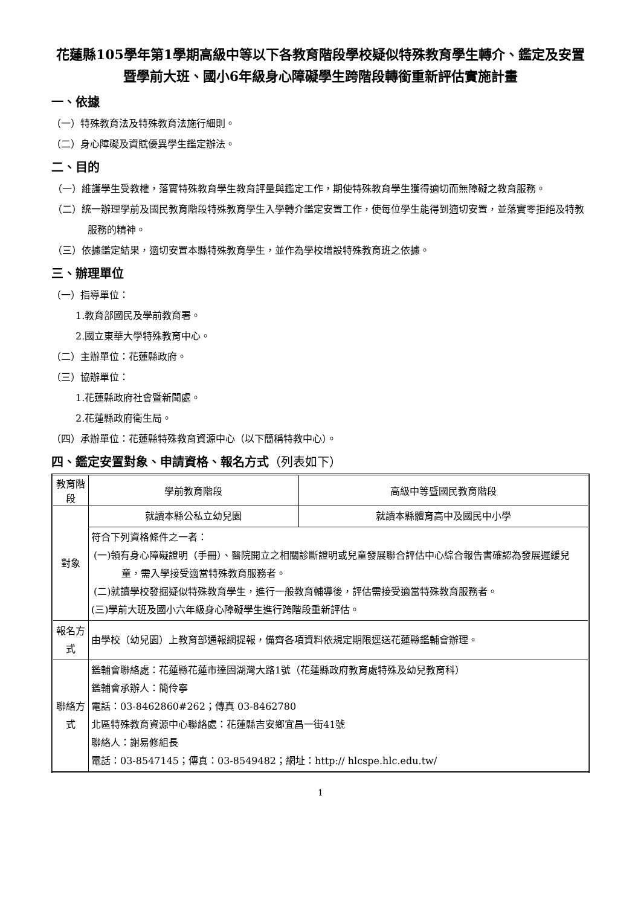花蓮縣105學年第1學期高級中等以下各教育階段學校疑似特殊教育學生轉介、鑑定及安置暨學前大班、國小6年級身心障礙學生跨階段轉銜重新評估實施計畫
一、依據
（一）特殊教育法及特殊教育法施行細則。
（二）身心障礙及資賦優異學生鑑定辦法。
二、目的
（一）維護學生受教權，落實特殊教育學生教育評量與鑑定工作，期使特殊教育學生獲得適切而無障礙之教育服務。
（二）統一辦理學前及國民教育階段特殊教育學生入學轉介鑑定安置工作，使每位學生能得到適切安置，並落實零拒絕及特教服務的精神。
（三）依據鑑定結果，適切安置本縣特殊教育學生，並作為學校增設特殊教育班之依據。
三、辦理單位
（一）指導單位：
1.教育部國民及學前教育署。
2.國立東華大學特殊教育中心。
（二）主辦單位：花蓮縣政府。
（三）協辦單位：
1.花蓮縣政府社會暨新聞處。
2.花蓮縣政府衛生局。
（四）承辦單位：花蓮縣特殊教育資源中心（以下簡稱特教中心）。
四、鑑定安置對象、申請資格、報名方式（列表如下）
| 教育階段 | 學前教育階段 | 高級中等暨國民教育階段 |
| --- | --- | --- |
| 對象 | 就讀本縣公私立幼兒園 | 就讀本縣體育高中及國民中小學 |
| | 符合下列資格條件之一者： (一)領有身心障礙證明（手冊）、醫院開立之相關診斷證明或兒童發展聯合評估中心綜合報告書確認為發展遲緩兒童，需入學接受適當特殊教育服務者。 (二)就讀學校發掘疑似特殊教育學生，進行一般教育輔導後，評估需接受適當特殊教育服務者。 (三)學前大班及國小六年級身心障礙學生進行跨階段重新評估。 | |
| 報名方式 | 由學校（幼兒園）上教育部通報網提報，備齊各項資料依規定期限逕送花蓮縣鑑輔會辦理。 | |
| 聯絡方式 | 鑑輔會聯絡處：花蓮縣花蓮市達固湖灣大路1號（花蓮縣政府教育處特殊及幼兒教育科） 鑑輔會承辦人：簡伶寧 電話：03-8462860#262；傳真 03-8462780 北區特殊教育資源中心聯絡處：花蓮縣吉安鄉宜昌一街41號 聯絡人：謝易修組長 電話：03-8547145；傳真：03-8549482；網址：http:// hlcspe.hlc.edu.tw/ | |
1